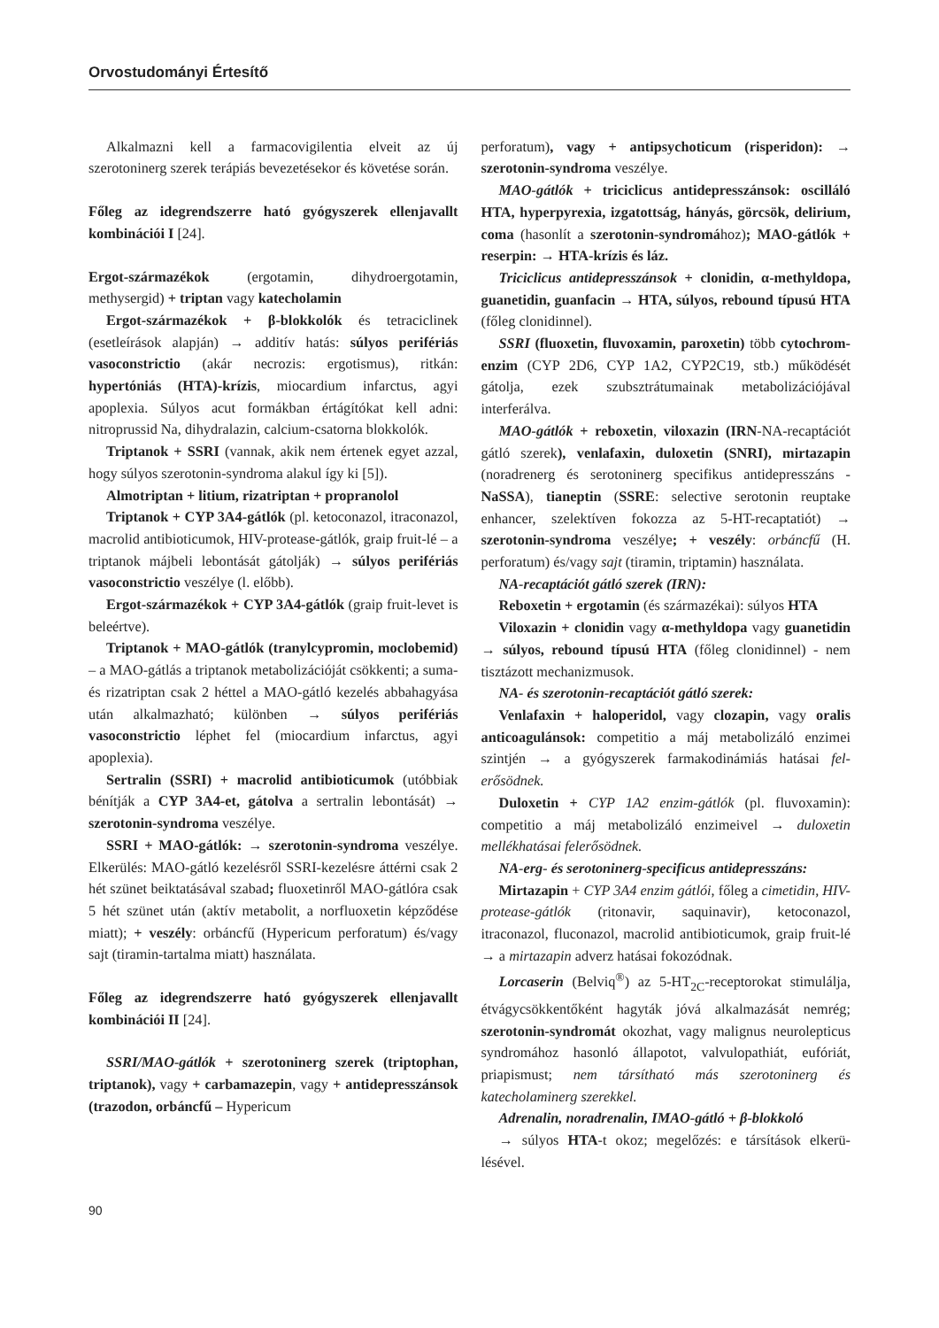Orvostudományi Értesítő
Alkalmazni kell a farmacovigilentia elveit az új szerotoninerg szerek terápiás bevezetésekor és követése során.
Főleg az idegrendszerre ható gyógyszerek ellenjavallt kombinációi I [24].
Ergot-származékok (ergotamin, dihydroergotamin, methysergid) + triptan vagy katecholamin
Ergot-származékok + β-blokkolók és tetraciclinek (esetleírások alapján) → additív hatás: súlyos perifé­riás vasoconstrictio (akár necrozis: ergotismus), ritkán: hypertóniás (HTA)-krízis, miocardium infarctus, agyi apoplexia. Súlyos acut formákban értágítókat kell adni: nitroprussid Na, dihydralazin, calcium-csatorna blokkolók.
Triptanok + SSRI (vannak, akik nem értenek egyet azzal, hogy súlyos szerotonin-syndroma alakul így ki [5]).
Almotriptan + litium, rizatriptan + propranolol
Triptanok + CYP 3A4-gátlók (pl. ketoconazol, itraconazol, macrolid antibioticumok, HIV-protease-gátlók, graip fruit-lé – a triptanok májbeli lebontását gátolják) → súlyos perifériás vasoconstrictio veszélye (l. előbb).
Ergot-származékok + CYP 3A4-gátlók (graip fruit-levet is beleértve).
Triptanok + MAO-gátlók (tranylcypromin, moclo­bemid) – a MAO-gátlás a triptanok metabolizációját csökkenti; a suma- és rizatriptan csak 2 héttel a MAO-gátló kezelés abbahagyása után alkalmazható; külön­ben → súlyos perifériás vasoconstrictio léphet fel (miocardium infarctus, agyi apoplexia).
Sertralin (SSRI) + macrolid antibioticumok (utób­biak bénítják a CYP 3A4-et, gátolva a sertralin lebontá­sát) → szerotonin-syndroma veszélye.
SSRI + MAO-gátlók: → szerotonin-syndroma veszélye. Elkerülés: MAO-gátló kezelésről SSRI-kezelésre áttérni csak 2 hét szünet beiktatásával szabad; fluoxetinről MAO-gátlóra csak 5 hét szünet után (aktív metabolit, a norfluoxetin képződése miatt); + veszély: orbáncfű (Hypericum perforatum) és/vagy sajt (tiramin-tartalma miatt) használata.
Főleg az idegrendszerre ható gyógyszerek ellenjavallt kombinációi II [24].
SSRI/MAO-gátlók + szerotoninerg szerek (tripto­phan, triptanok), vagy + carbamazepin, vagy + anti­depresszánsok (trazodon, orbáncfű – Hypericum
perforatum), vagy + antipsychoticum (risperidon): → szerotonin-syndroma veszélye.
MAO-gátlók + triciclicus antidepresszánsok: oscilláló HTA, hyperpyrexia, izgatottság, hányás, görcsök, delirium, coma (hasonlít a szerotonin-syndromához); MAO-gátlók + reserpin: → HTA-krízis és láz.
Triciclicus antidepresszánsok + clonidin, α-methyldopa, guanetidin, guanfacin → HTA, súlyos, rebound típusú HTA (főleg clonidinnel).
SSRI (fluoxetin, fluvoxamin, paroxetin) több cytochrom-enzim (CYP 2D6, CYP 1A2, CYP2C19, stb.) működését gátolja, ezek szubsztrátumainak metabolizációjával interferálva.
MAO-gátlók + reboxetin, viloxazin (IRN-NA-recaptációt gátló szerek), venlafaxin, duloxetin (SNRI), mirtazapin (noradrenerg és serotoninerg specifikus anti­depresszáns - NaSSA), tianeptin (SSRE: selective serotonin reuptake enhancer, szelektíven fokozza az 5-HT-recaptatiót) → szerotonin-syndroma veszélye; + veszély: orbáncfű (H. perforatum) és/vagy sajt (tiramin, triptamin) használata.
NA-recaptációt gátló szerek (IRN):
Reboxetin + ergotamin (és származékai): súlyos HTA
Viloxazin + clonidin vagy α-methyldopa vagy guanetidin → súlyos, rebound típusú HTA (főleg clonidinnel) - nem tisztázott mechanizmusok.
NA- és szerotonin-recaptációt gátló szerek:
Venlafaxin + haloperidol, vagy clozapin, vagy oralis anticoagulánsok: competitio a máj metabolizáló enzimei szintjén → a gyógyszerek farmakodinámiás hatásai fel­erősödnek.
Duloxetin + CYP 1A2 enzim-gátlók (pl. fluvoxamin): competitio a máj metabolizáló enzimeivel → duloxetin mellékhatásai felerősödnek.
NA-erg- és serotoninerg-specificus antidepresszáns:
Mirtazapin + CYP 3A4 enzim gátlói, főleg a cimetidin, HIV-protease-gátlók (ritonavir, saquinavir), ketoconazol, itraconazol, fluconazol, macrolid antibioticumok, graip fruit-lé → a mirtazapin adverz hatásai fokozódnak.
Lorcaserin (Belviq<sup>®</sup>) az 5-HT<sub>2C</sub>-receptorokat sti­mulálja, étvágycsökkentőként hagyták jóvá alkalma­zását nemrég; szerotonin-syndromát okozhat, vagy malignus neurolepticus syndromához hasonló állapotot, valvulopathiát, eufóriát, priapismust; nem társítható más szerotoninerg és katecholaminerg szerekkel.
Adrenalin, noradrenalin, IMAO-gátló + β-blokkoló
→ súlyos HTA-t okoz; megelőzés: e társítások elkerü­lésével.
90